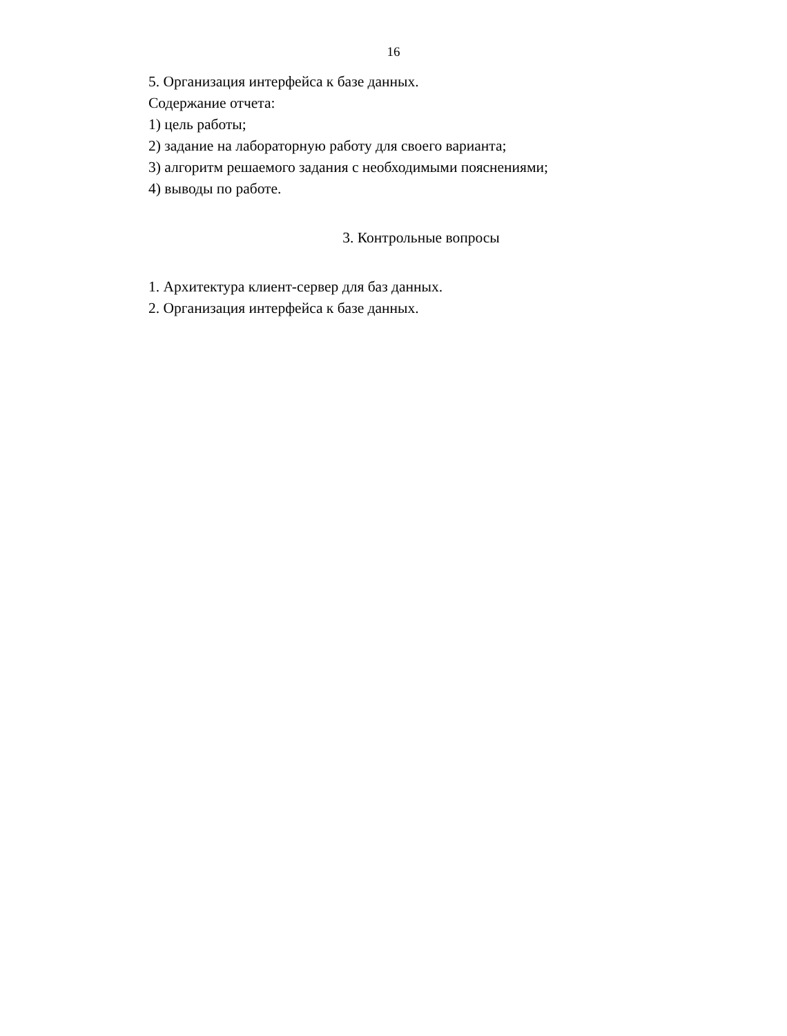16
5. Организация интерфейса к базе данных.
Содержание отчета:
1) цель работы;
2) задание на лабораторную работу для своего варианта;
3) алгоритм решаемого задания с необходимыми пояснениями;
4) выводы по работе.
3. Контрольные вопросы
1. Архитектура клиент-сервер для баз данных.
2. Организация интерфейса к базе данных.